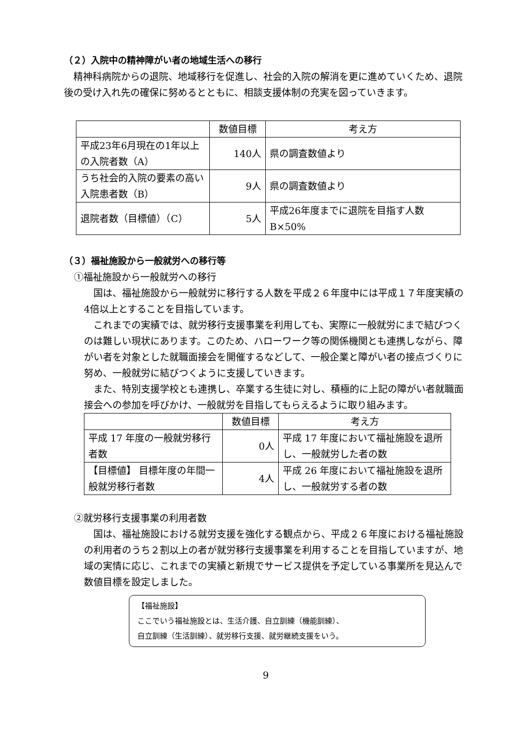（２）入院中の精神障がい者の地域生活への移行
精神科病院からの退院、地域移行を促進し、社会的入院の解消を更に進めていくため、退院後の受け入れ先の確保に努めるとともに、相談支援体制の充実を図っていきます。
| | 数値目標 | 考え方 |
| --- | --- | --- |
| 平成23年6月現在の1年以上の入院者数（A） | 140人 | 県の調査数値より |
| うち社会的入院の要素の高い入院患者数（B） | 9人 | 県の調査数値より |
| 退院者数（目標値）（C） | 5人 | 平成26年度までに退院を目指す人数 B×50% |
（３）福祉施設から一般就労への移行等
①福祉施設から一般就労への移行
国は、福祉施設から一般就労に移行する人数を平成２６年度中には平成１７年度実績の4倍以上とすることを目指しています。
これまでの実績では、就労移行支援事業を利用しても、実際に一般就労にまで結びつくのは難しい現状にあります。このため、ハローワーク等の関係機関とも連携しながら、障がい者を対象とした就職面接会を開催するなどして、一般企業と障がい者の接点づくりに努め、一般就労に結びつくように支援していきます。
また、特別支援学校とも連携し、卒業する生徒に対し、積極的に上記の障がい者就職面接会への参加を呼びかけ、一般就労を目指してもらえるように取り組みます。
| | 数値目標 | 考え方 |
| --- | --- | --- |
| 平成 17 年度の一般就労移行者数 | 0人 | 平成 17 年度において福祉施設を退所し、一般就労した者の数 |
| 【目標値】 目標年度の年間一般就労移行者数 | 4人 | 平成 26 年度において福祉施設を退所し、一般就労する者の数 |
②就労移行支援事業の利用者数
国は、福祉施設における就労支援を強化する観点から、平成２６年度における福祉施設の利用者のうち２割以上の者が就労移行支援事業を利用することを目指していますが、地域の実情に応じ、これまでの実績と新規でサービス提供を予定している事業所を見込んで数値目標を設定しました。
【福祉施設】
ここでいう福祉施設とは、生活介護、自立訓練（機能訓練）、
自立訓練（生活訓練）、就労移行支援、就労継続支援をいう。
9